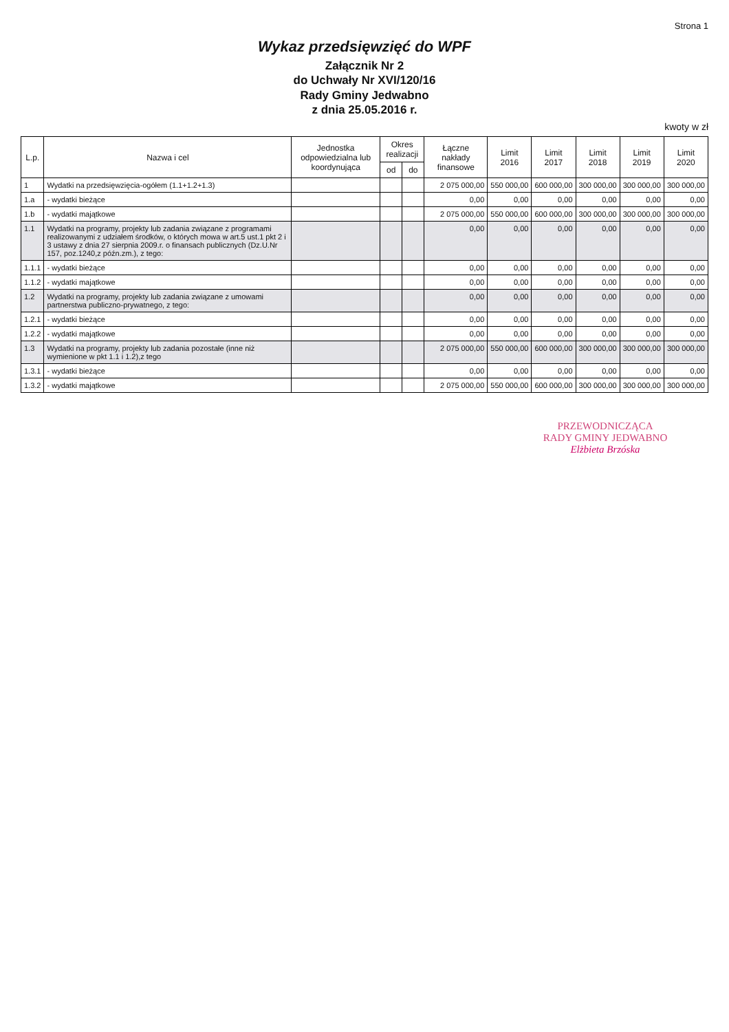Strona 1
Wykaz przedsięwzięć do WPF
Załącznik Nr 2
do Uchwały Nr XVI/120/16
Rady Gminy Jedwabno
z dnia 25.05.2016 r.
kwoty w zł
| L.p. | Nazwa i cel | Jednostka odpowiedzialna lub koordynująca | Okres realizacji | | Łączne nakłady finansowe | Limit 2016 | Limit 2017 | Limit 2018 | Limit 2019 | Limit 2020 |
| --- | --- | --- | --- | --- | --- | --- | --- | --- | --- | --- |
| | | | od | do | | | | | | |
| 1 | Wydatki na przedsięwzięcia-ogółem (1.1+1.2+1.3) | | | | 2 075 000,00 | 550 000,00 | 600 000,00 | 300 000,00 | 300 000,00 | 300 000,00 |
| 1.a | - wydatki bieżące | | | | 0,00 | 0,00 | 0,00 | 0,00 | 0,00 | 0,00 |
| 1.b | - wydatki majątkowe | | | | 2 075 000,00 | 550 000,00 | 600 000,00 | 300 000,00 | 300 000,00 | 300 000,00 |
| 1.1 | Wydatki na programy, projekty lub zadania związane z programami realizowanymi z udziałem środków, o których mowa w art.5 ust.1 pkt 2 i 3 ustawy z dnia 27 sierpnia 2009.r. o finansach publicznych (Dz.U.Nr 157, poz.1240,z późn.zm.), z tego: | | | | 0,00 | 0,00 | 0,00 | 0,00 | 0,00 | 0,00 |
| 1.1.1 | - wydatki bieżące | | | | 0,00 | 0,00 | 0,00 | 0,00 | 0,00 | 0,00 |
| 1.1.2 | - wydatki majątkowe | | | | 0,00 | 0,00 | 0,00 | 0,00 | 0,00 | 0,00 |
| 1.2 | Wydatki na programy, projekty lub zadania związane z umowami partnerstwa publiczno-prywatnego, z tego: | | | | 0,00 | 0,00 | 0,00 | 0,00 | 0,00 | 0,00 |
| 1.2.1 | - wydatki bieżące | | | | 0,00 | 0,00 | 0,00 | 0,00 | 0,00 | 0,00 |
| 1.2.2 | - wydatki majątkowe | | | | 0,00 | 0,00 | 0,00 | 0,00 | 0,00 | 0,00 |
| 1.3 | Wydatki na programy, projekty lub zadania pozostałe (inne niż wymienione w pkt 1.1 i 1.2),z tego | | | | 2 075 000,00 | 550 000,00 | 600 000,00 | 300 000,00 | 300 000,00 | 300 000,00 |
| 1.3.1 | - wydatki bieżące | | | | 0,00 | 0,00 | 0,00 | 0,00 | 0,00 | 0,00 |
| 1.3.2 | - wydatki majątkowe | | | | 2 075 000,00 | 550 000,00 | 600 000,00 | 300 000,00 | 300 000,00 | 300 000,00 |
PRZEWODNICZĄCA
RADY GMINY JEDWABNO
Elżbieta Brzóska